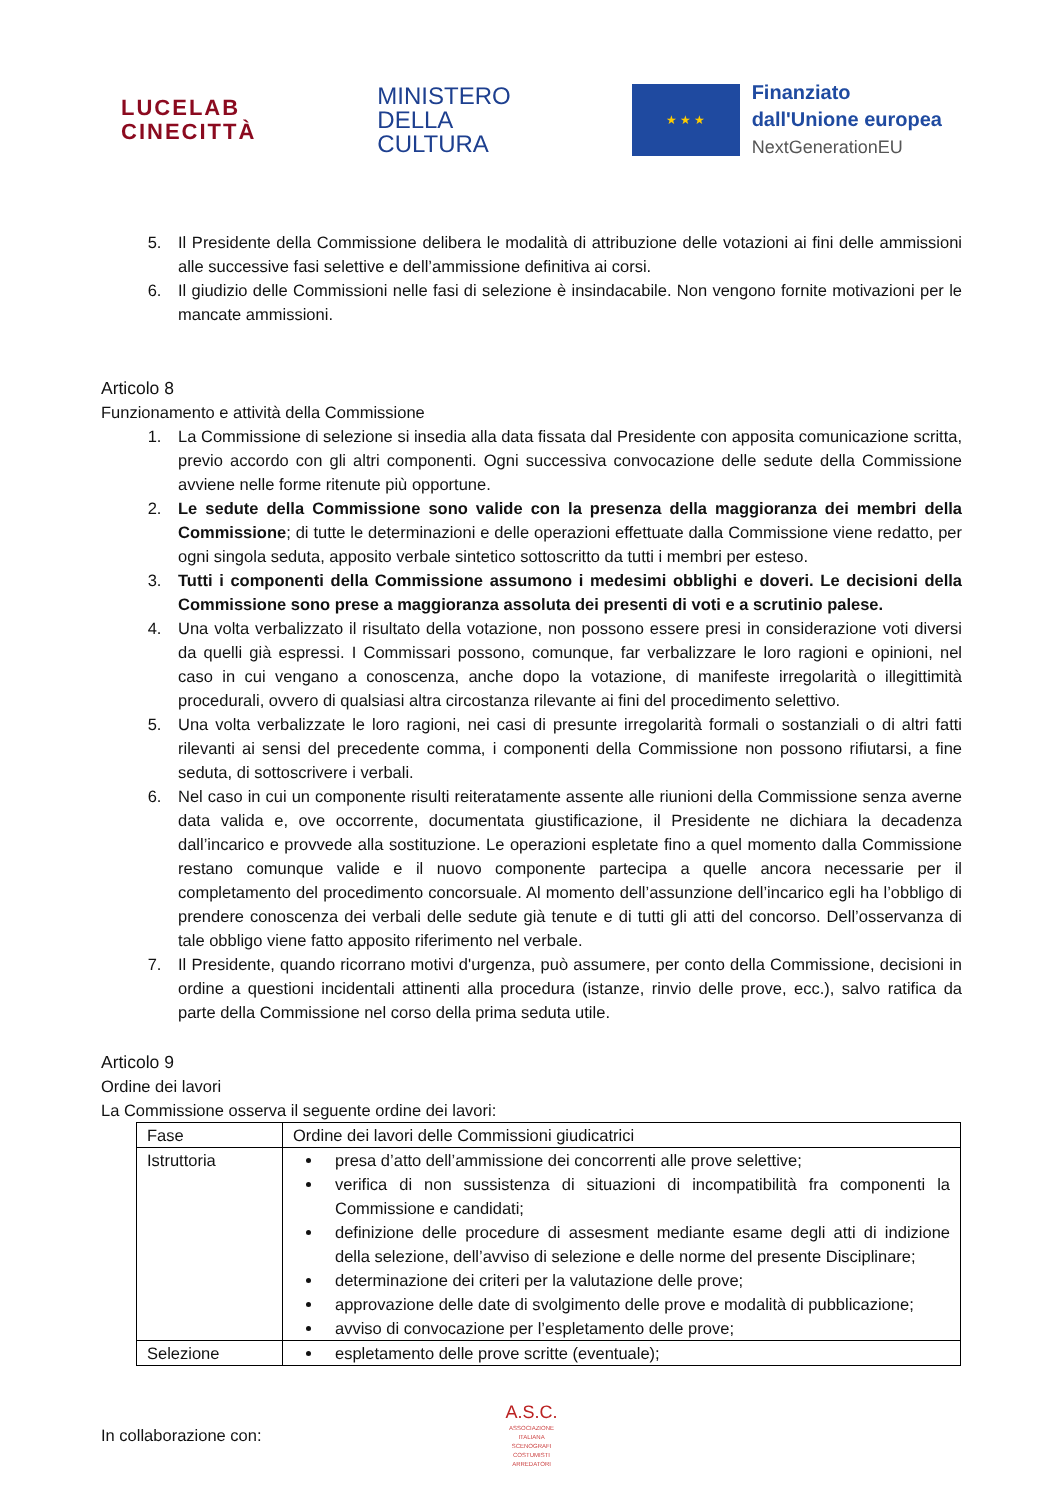LUCELAB
CINECITTÀ
MINISTERO
DELLA
CULTURA
★ ★ ★
Finanziato
dall'Unione europea
NextGenerationEU
5. Il Presidente della Commissione delibera le modalità di attribuzione delle votazioni ai fini delle ammissioni alle successive fasi selettive e dell’ammissione definitiva ai corsi.
6. Il giudizio delle Commissioni nelle fasi di selezione è insindacabile. Non vengono fornite motivazioni per le mancate ammissioni.
Articolo 8
Funzionamento e attività della Commissione
1. La Commissione di selezione si insedia alla data fissata dal Presidente con apposita comunicazione scritta, previo accordo con gli altri componenti. Ogni successiva convocazione delle sedute della Commissione avviene nelle forme ritenute più opportune.
2. Le sedute della Commissione sono valide con la presenza della maggioranza dei membri della Commissione; di tutte le determinazioni e delle operazioni effettuate dalla Commissione viene redatto, per ogni singola seduta, apposito verbale sintetico sottoscritto da tutti i membri per esteso.
3. Tutti i componenti della Commissione assumono i medesimi obblighi e doveri. Le decisioni della Commissione sono prese a maggioranza assoluta dei presenti di voti e a scrutinio palese.
4. Una volta verbalizzato il risultato della votazione, non possono essere presi in considerazione voti diversi da quelli già espressi. I Commissari possono, comunque, far verbalizzare le loro ragioni e opinioni, nel caso in cui vengano a conoscenza, anche dopo la votazione, di manifeste irregolarità o illegittimità procedurali, ovvero di qualsiasi altra circostanza rilevante ai fini del procedimento selettivo.
5. Una volta verbalizzate le loro ragioni, nei casi di presunte irregolarità formali o sostanziali o di altri fatti rilevanti ai sensi del precedente comma, i componenti della Commissione non possono rifiutarsi, a fine seduta, di sottoscrivere i verbali.
6. Nel caso in cui un componente risulti reiteratamente assente alle riunioni della Commissione senza averne data valida e, ove occorrente, documentata giustificazione, il Presidente ne dichiara la decadenza dall’incarico e provvede alla sostituzione. Le operazioni espletate fino a quel momento dalla Commissione restano comunque valide e il nuovo componente partecipa a quelle ancora necessarie per il completamento del procedimento concorsuale. Al momento dell’assunzione dell’incarico egli ha l’obbligo di prendere conoscenza dei verbali delle sedute già tenute e di tutti gli atti del concorso. Dell’osservanza di tale obbligo viene fatto apposito riferimento nel verbale.
7. Il Presidente, quando ricorrano motivi d'urgenza, può assumere, per conto della Commissione, decisioni in ordine a questioni incidentali attinenti alla procedura (istanze, rinvio delle prove, ecc.), salvo ratifica da parte della Commissione nel corso della prima seduta utile.
Articolo 9
Ordine dei lavori
La Commissione osserva il seguente ordine dei lavori:
| Fase | Ordine dei lavori delle Commissioni giudicatrici |
| Istruttoria | presa d’atto dell’ammissione dei concorrenti alle prove selettive; verifica di non sussistenza di situazioni di incompatibilità fra componenti la Commissione e candidati; definizione delle procedure di assesment mediante esame degli atti di indizione della selezione, dell’avviso di selezione e delle norme del presente Disciplinare; determinazione dei criteri per la valutazione delle prove; approvazione delle date di svolgimento delle prove e modalità di pubblicazione; avviso di convocazione per l’espletamento delle prove; |
| Selezione | espletamento delle prove scritte (eventuale); |
In collaborazione con:
A.S.C.
ASSOCIAZIONE ITALIANA SCENOGRAFI COSTUMISTI ARREDATORI